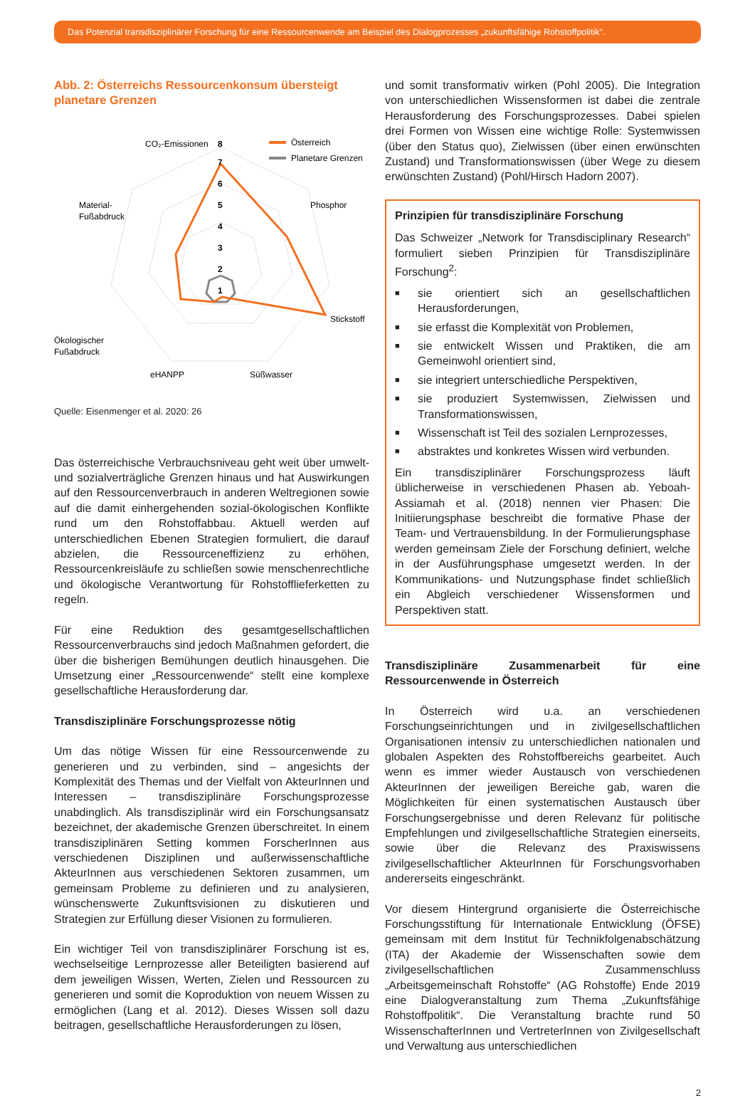Das Potenzial transdisziplinärer Forschung für eine Ressourcenwende am Beispiel des Dialogprozesses „zukunftsfähige Rohstoffpolitik“.
Abb. 2: Österreichs Ressourcenkonsum übersteigt planetare Grenzen
CO₂-Emissionen
8
7
6
5
4
3
2
1
Österreich
Planetare Grenzen
Phosphor
Stickstoff
Material-
Fußabdruck
Ökologischer
Fußabdruck
eHANPP
Süßwasser
Quelle: Eisenmenger et al. 2020: 26
Das österreichische Verbrauchsniveau geht weit über umwelt- und sozialverträgliche Grenzen hinaus und hat Auswirkungen auf den Ressourcenverbrauch in anderen Weltregionen sowie auf die damit einhergehenden sozial-ökologischen Konflikte rund um den Rohstoffabbau. Aktuell werden auf unterschiedlichen Ebenen Strategien formuliert, die darauf abzielen, die Ressourceneffizienz zu erhöhen, Ressourcenkreisläufe zu schließen sowie menschenrechtliche und ökologische Verantwortung für Rohstofflieferketten zu regeln.
Für eine Reduktion des gesamtgesellschaftlichen Ressourcenverbrauchs sind jedoch Maßnahmen gefordert, die über die bisherigen Bemühungen deutlich hinausgehen. Die Umsetzung einer „Ressourcenwende“ stellt eine komplexe gesellschaftliche Herausforderung dar.
Transdisziplinäre Forschungsprozesse nötig
Um das nötige Wissen für eine Ressourcenwende zu generieren und zu verbinden, sind – angesichts der Komplexität des Themas und der Vielfalt von AkteurInnen und Interessen – transdisziplinäre Forschungsprozesse unabdinglich. Als transdisziplinär wird ein Forschungsansatz bezeichnet, der akademische Grenzen überschreitet. In einem transdisziplinären Setting kommen ForscherInnen aus verschiedenen Disziplinen und außerwissenschaftliche AkteurInnen aus verschiedenen Sektoren zusammen, um gemeinsam Probleme zu definieren und zu analysieren, wünschenswerte Zukunftsvisionen zu diskutieren und Strategien zur Erfüllung dieser Visionen zu formulieren.
Ein wichtiger Teil von transdisziplinärer Forschung ist es, wechselseitige Lernprozesse aller Beteiligten basierend auf dem jeweiligen Wissen, Werten, Zielen und Ressourcen zu generieren und somit die Koproduktion von neuem Wissen zu ermöglichen (Lang et al. 2012). Dieses Wissen soll dazu beitragen, gesellschaftliche Herausforderungen zu lösen,
und somit transformativ wirken (Pohl 2005). Die Integration von unterschiedlichen Wissensformen ist dabei die zentrale Herausforderung des Forschungsprozesses. Dabei spielen drei Formen von Wissen eine wichtige Rolle: Systemwissen (über den Status quo), Zielwissen (über einen erwünschten Zustand) und Transformationswissen (über Wege zu diesem erwünschten Zustand) (Pohl/Hirsch Hadorn 2007).
Prinzipien für transdisziplinäre Forschung
Das Schweizer „Network for Transdisciplinary Research“ formuliert sieben Prinzipien für Transdisziplinäre Forschung<sup>2</sup>:
■ sie orientiert sich an gesellschaftlichen Herausforderungen,
■ sie erfasst die Komplexität von Problemen,
■ sie entwickelt Wissen und Praktiken, die am Gemeinwohl orientiert sind,
■ sie integriert unterschiedliche Perspektiven,
■ sie produziert Systemwissen, Zielwissen und Transformationswissen,
■ Wissenschaft ist Teil des sozialen Lernprozesses,
■ abstraktes und konkretes Wissen wird verbunden.
Ein transdisziplinärer Forschungsprozess läuft üblicherweise in verschiedenen Phasen ab. Yeboah-Assiamah et al. (2018) nennen vier Phasen: Die Initiierungsphase beschreibt die formative Phase der Team- und Vertrauensbildung. In der Formulierungsphase werden gemeinsam Ziele der Forschung definiert, welche in der Ausführungsphase umgesetzt werden. In der Kommunikations- und Nutzungsphase findet schließlich ein Abgleich verschiedener Wissensformen und Perspektiven statt.
Transdisziplinäre Zusammenarbeit für eine Ressourcenwende in Österreich
In Österreich wird u.a. an verschiedenen Forschungseinrichtungen und in zivilgesellschaftlichen Organisationen intensiv zu unterschiedlichen nationalen und globalen Aspekten des Rohstoffbereichs gearbeitet. Auch wenn es immer wieder Austausch von verschiedenen AkteurInnen der jeweiligen Bereiche gab, waren die Möglichkeiten für einen systematischen Austausch über Forschungsergebnisse und deren Relevanz für politische Empfehlungen und zivilgesellschaftliche Strategien einerseits, sowie über die Relevanz des Praxiswissens zivilgesellschaftlicher AkteurInnen für Forschungsvorhaben andererseits eingeschränkt.
Vor diesem Hintergrund organisierte die Österreichische Forschungsstiftung für Internationale Entwicklung (ÖFSE) gemeinsam mit dem Institut für Technikfolgenabschätzung (ITA) der Akademie der Wissenschaften sowie dem zivilgesellschaftlichen Zusammenschluss „Arbeitsgemeinschaft Rohstoffe“ (AG Rohstoffe) Ende 2019 eine Dialogveranstaltung zum Thema „Zukunftsfähige Rohstoffpolitik“. Die Veranstaltung brachte rund 50 WissenschafterInnen und VertreterInnen von Zivilgesellschaft und Verwaltung aus unterschiedlichen
2